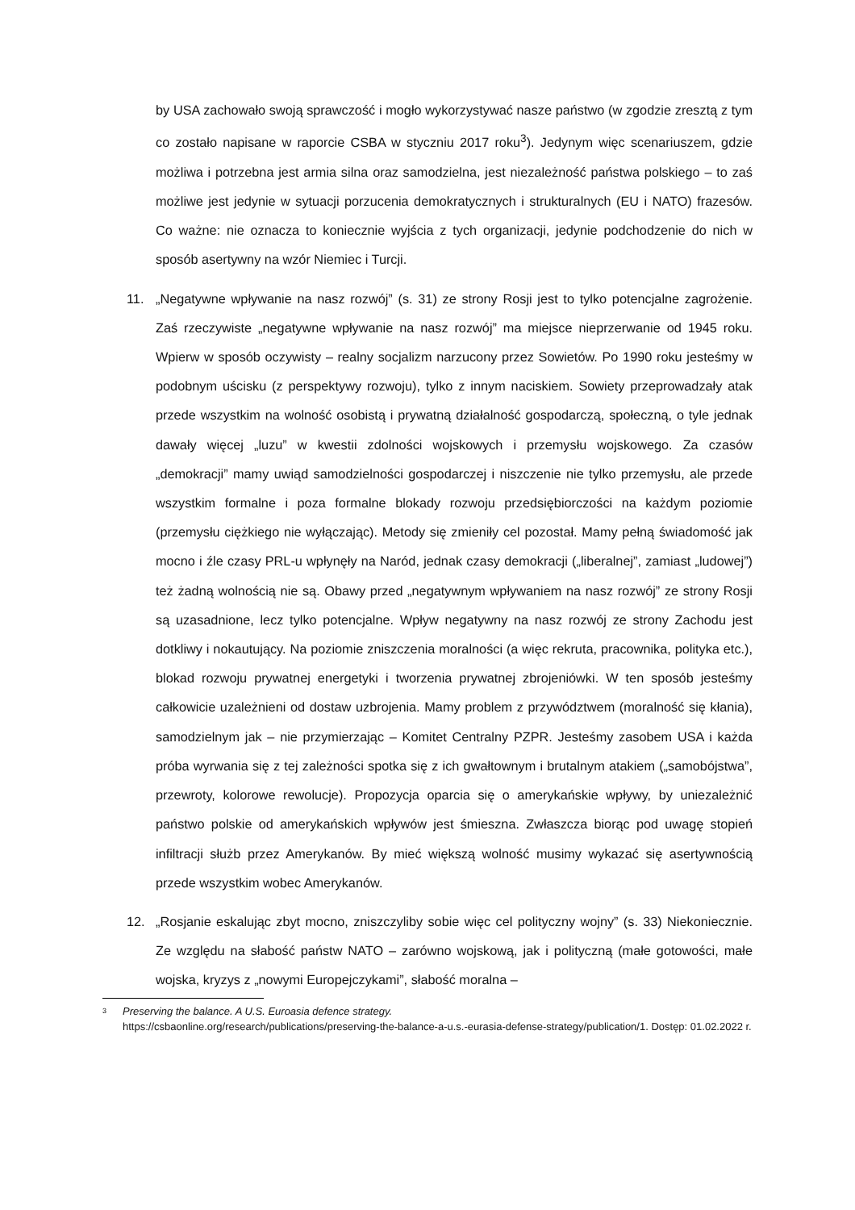by USA zachowało swoją sprawczość i mogło wykorzystywać nasze państwo (w zgodzie zresztą z tym co zostało napisane w raporcie CSBA w styczniu 2017 roku<sup>3</sup>). Jedynym więc scenariuszem, gdzie możliwa i potrzebna jest armia silna oraz samodzielna, jest niezależność państwa polskiego – to zaś możliwe jest jedynie w sytuacji porzucenia demokratycznych i strukturalnych (EU i NATO) frazesów. Co ważne: nie oznacza to koniecznie wyjścia z tych organizacji, jedynie podchodzenie do nich w sposób asertywny na wzór Niemiec i Turcji.
11. „Negatywne wpływanie na nasz rozwój” (s. 31) ze strony Rosji jest to tylko potencjalne zagrożenie. Zaś rzeczywiste „negatywne wpływanie na nasz rozwój” ma miejsce nieprzerwanie od 1945 roku. Wpierw w sposób oczywisty – realny socjalizm narzucony przez Sowietów. Po 1990 roku jesteśmy w podobnym uścisku (z perspektywy rozwoju), tylko z innym naciskiem. Sowiety przeprowadzały atak przede wszystkim na wolność osobistą i prywatną działalność gospodarczą, społeczną, o tyle jednak dawały więcej „luzu” w kwestii zdolności wojskowych i przemysłu wojskowego. Za czasów „demokracji” mamy uwiąd samodzielności gospodarczej i niszczenie nie tylko przemysłu, ale przede wszystkim formalne i poza formalne blokady rozwoju przedsiębiorczości na każdym poziomie (przemysłu ciężkiego nie wyłączając). Metody się zmieniły cel pozostał. Mamy pełną świadomość jak mocno i źle czasy PRL-u wpłynęły na Naród, jednak czasy demokracji („liberalnej”, zamiast „ludowej”) też żadną wolnością nie są. Obawy przed „negatywnym wpływaniem na nasz rozwój” ze strony Rosji są uzasadnione, lecz tylko potencjalne. Wpływ negatywny na nasz rozwój ze strony Zachodu jest dotkliwy i nokautujący. Na poziomie zniszczenia moralności (a więc rekruta, pracownika, polityka etc.), blokad rozwoju prywatnej energetyki i tworzenia prywatnej zbrojeniówki. W ten sposób jesteśmy całkowicie uzależnieni od dostaw uzbrojenia. Mamy problem z przywództwem (moralność się kłania), samodzielnym jak – nie przymierzając – Komitet Centralny PZPR. Jesteśmy zasobem USA i każda próba wyrwania się z tej zależności spotka się z ich gwałtownym i brutalnym atakiem („samobójstwa”, przewroty, kolorowe rewolucje). Propozycja oparcia się o amerykańskie wpływy, by uniezależnić państwo polskie od amerykańskich wpływów jest śmieszna. Zwłaszcza biorąc pod uwagę stopień infiltracji służb przez Amerykanów. By mieć większą wolność musimy wykazać się asertywnością przede wszystkim wobec Amerykanów.
12. „Rosjanie eskalując zbyt mocno, zniszczyliby sobie więc cel polityczny wojny” (s. 33) Niekoniecznie. Ze względu na słabość państw NATO – zarówno wojskową, jak i polityczną (małe gotowości, małe wojska, kryzys z „nowymi Europejczykami”, słabość moralna –
3
Preserving the balance. A U.S. Euroasia defence strategy.
https://csbaonline.org/research/publications/preserving-the-balance-a-u.s.-eurasia-defense-strategy/publication/1. Dostęp: 01.02.2022 r.